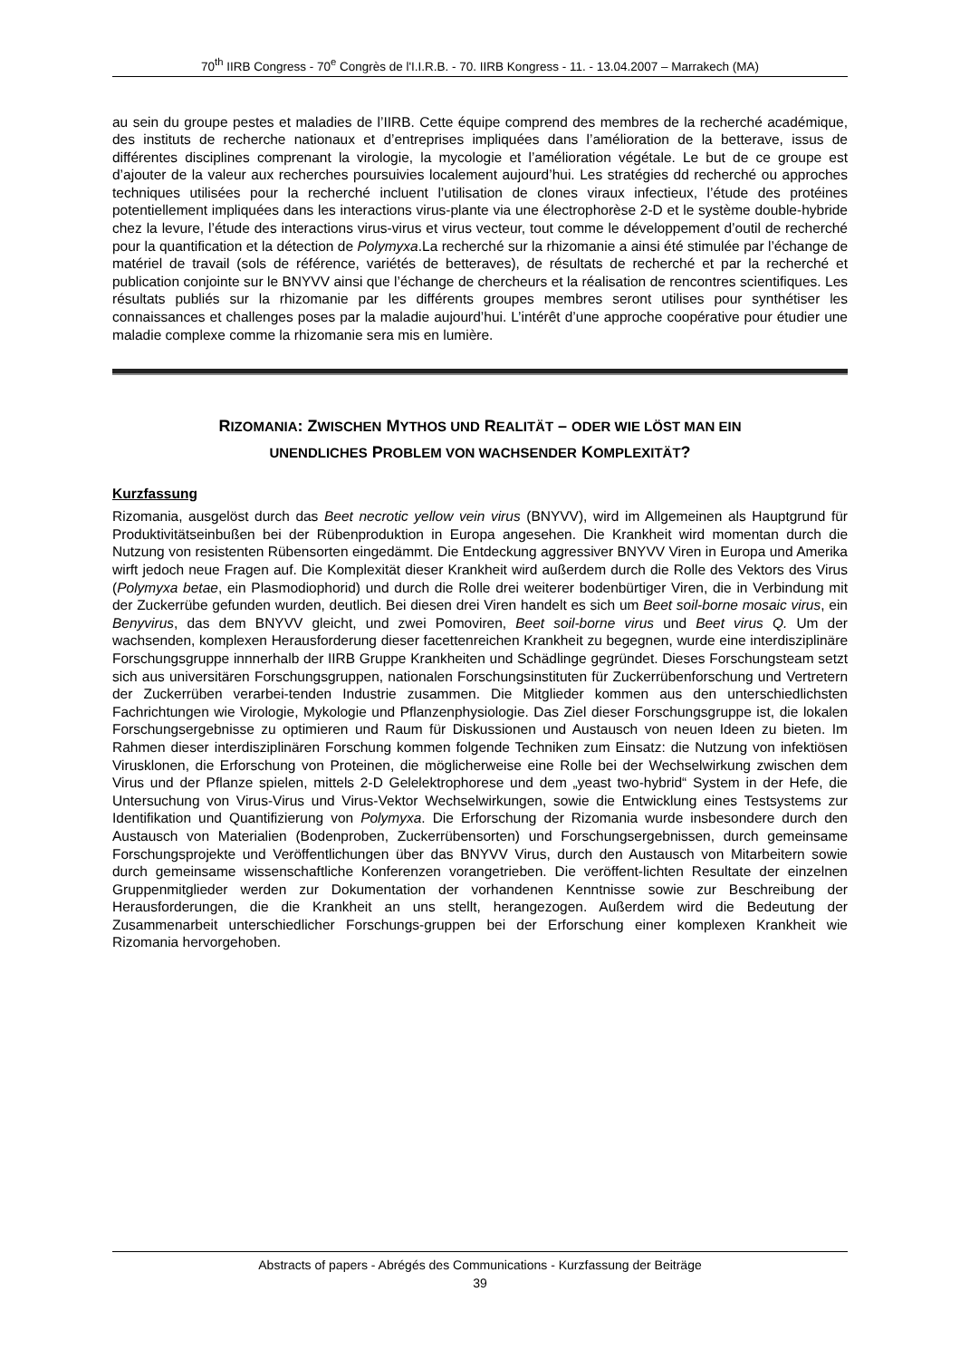70<sup>th</sup> IIRB Congress - 70<sup>e</sup> Congrès de l'I.I.R.B. - 70. IIRB Kongress - 11. - 13.04.2007 – Marrakech (MA)
au sein du groupe pestes et maladies de l’IIRB. Cette équipe comprend des membres de la recherché académique, des instituts de recherche nationaux et d’entreprises impliquées dans l’amélioration de la betterave, issus de différentes disciplines comprenant la virologie, la mycologie et l’amélioration végétale. Le but de ce groupe est d’ajouter de la valeur aux recherches poursuivies localement aujourd’hui. Les stratégies dd recherché ou approches techniques utilisées pour la recherché incluent l’utilisation de clones viraux infectieux, l’étude des protéines potentiellement impliquées dans les interactions virus-plante via une électrophorèse 2-D et le système double-hybride chez la levure, l’étude des interactions virus-virus et virus vecteur, tout comme le développement d’outil de recherché pour la quantification et la détection de Polymyxa.La recherché sur la rhizomanie a ainsi été stimulée par l’échange de matériel de travail (sols de référence, variétés de betteraves), de résultats de recherché et par la recherché et publication conjointe sur le BNYVV ainsi que l’échange de chercheurs et la réalisation de rencontres scientifiques. Les résultats publiés sur la rhizomanie par les différents groupes membres seront utilises pour synthétiser les connaissances et challenges poses par la maladie aujourd’hui. L’intérêt d’une approche coopérative pour étudier une maladie complexe comme la rhizomanie sera mis en lumière.
RIZOMANIA: ZWISCHEN MYTHOS UND REALITÄT – ODER WIE LÖST MAN EIN
UNENDLICHES PROBLEM VON WACHSENDER KOMPLEXITÄT?
Kurzfassung
Rizomania, ausgelöst durch das Beet necrotic yellow vein virus (BNYVV), wird im Allgemeinen als Hauptgrund für Produktivitätseinbußen bei der Rübenproduktion in Europa angesehen. Die Krankheit wird momentan durch die Nutzung von resistenten Rübensorten eingedämmt. Die Entdeckung aggressiver BNYVV Viren in Europa und Amerika wirft jedoch neue Fragen auf. Die Komplexität dieser Krankheit wird außerdem durch die Rolle des Vektors des Virus (Polymyxa betae, ein Plasmodiophorid) und durch die Rolle drei weiterer bodenbürtiger Viren, die in Verbindung mit der Zuckerrübe gefunden wurden, deutlich. Bei diesen drei Viren handelt es sich um Beet soil-borne mosaic virus, ein Benyvirus, das dem BNYVV gleicht, und zwei Pomoviren, Beet soil-borne virus und Beet virus Q. Um der wachsenden, komplexen Herausforderung dieser facettenreichen Krankheit zu begegnen, wurde eine interdisziplinäre Forschungsgruppe innnerhalb der IIRB Gruppe Krankheiten und Schädlinge gegründet. Dieses Forschungsteam setzt sich aus universitären Forschungsgruppen, nationalen Forschungsinstituten für Zuckerrübenforschung und Vertretern der Zuckerrüben verarbei-tenden Industrie zusammen. Die Mitglieder kommen aus den unterschiedlichsten Fachrichtungen wie Virologie, Mykologie und Pflanzenphysiologie. Das Ziel dieser Forschungsgruppe ist, die lokalen Forschungsergebnisse zu optimieren und Raum für Diskussionen und Austausch von neuen Ideen zu bieten. Im Rahmen dieser interdisziplinären Forschung kommen folgende Techniken zum Einsatz: die Nutzung von infektiösen Virusklonen, die Erforschung von Proteinen, die möglicherweise eine Rolle bei der Wechselwirkung zwischen dem Virus und der Pflanze spielen, mittels 2-D Gelelektrophorese und dem „yeast two-hybrid“ System in der Hefe, die Untersuchung von Virus-Virus und Virus-Vektor Wechselwirkungen, sowie die Entwicklung eines Testsystems zur Identifikation und Quantifizierung von Polymyxa. Die Erforschung der Rizomania wurde insbesondere durch den Austausch von Materialien (Bodenproben, Zuckerrübensorten) und Forschungsergebnissen, durch gemeinsame Forschungsprojekte und Veröffentlichungen über das BNYVV Virus, durch den Austausch von Mitarbeitern sowie durch gemeinsame wissenschaftliche Konferenzen vorangetrieben. Die veröffent-lichten Resultate der einzelnen Gruppenmitglieder werden zur Dokumentation der vorhandenen Kenntnisse sowie zur Beschreibung der Herausforderungen, die die Krankheit an uns stellt, herangezogen. Außerdem wird die Bedeutung der Zusammenarbeit unterschiedlicher Forschungs-gruppen bei der Erforschung einer komplexen Krankheit wie Rizomania hervorgehoben.
Abstracts of papers - Abrégés des Communications - Kurzfassung der Beiträge
39